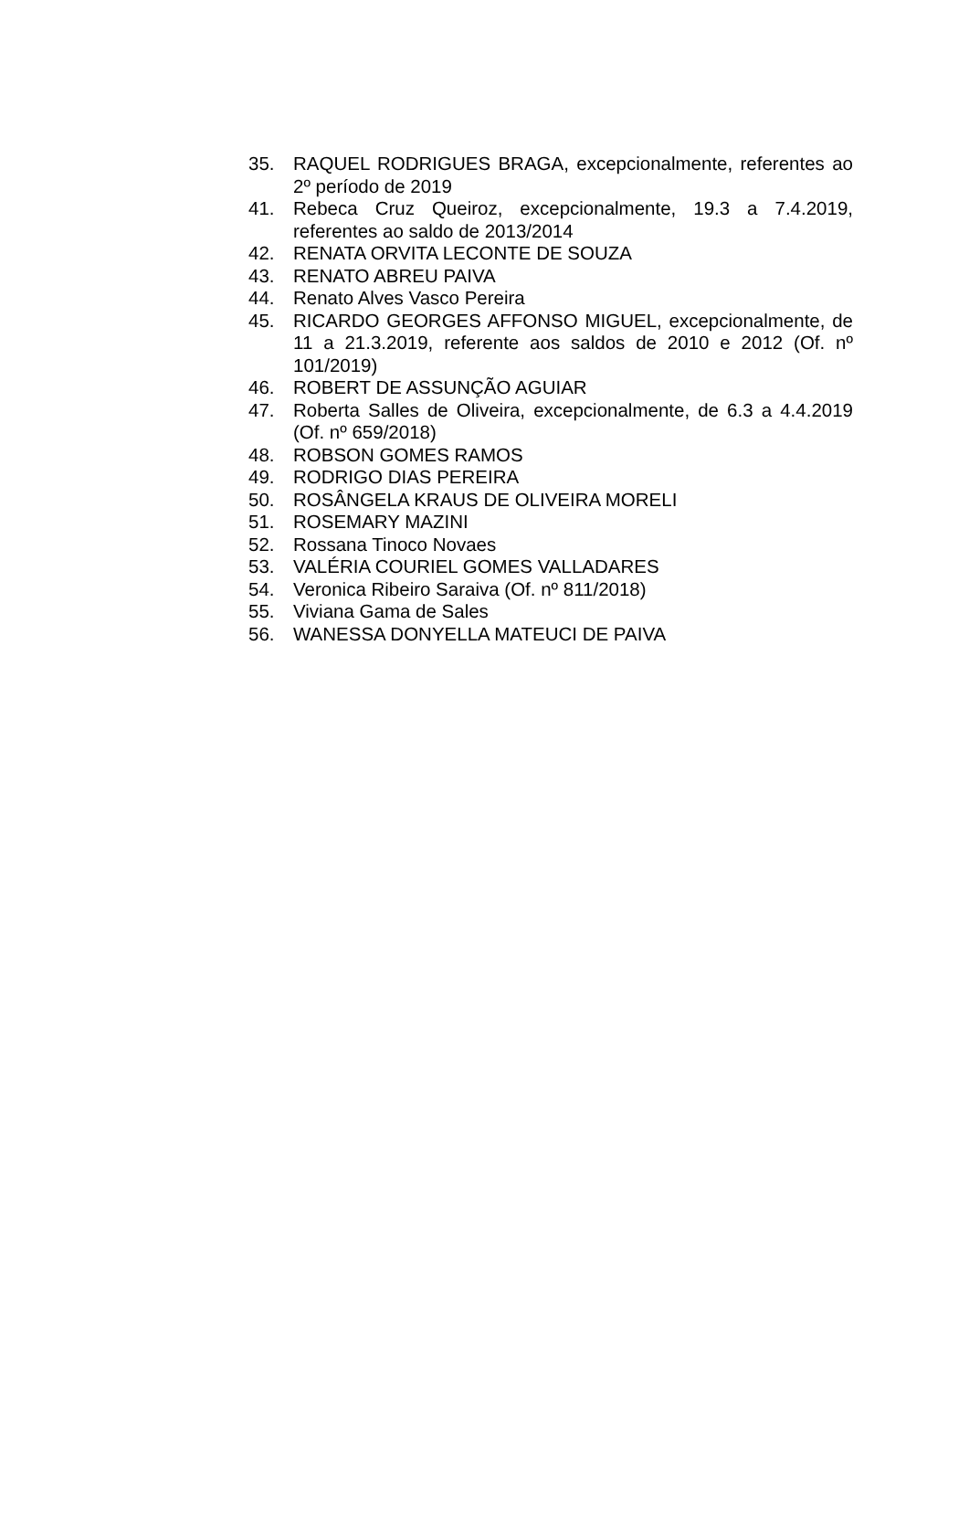35. RAQUEL RODRIGUES BRAGA, excepcionalmente, referentes ao 2º período de 2019
41. Rebeca Cruz Queiroz, excepcionalmente, 19.3 a 7.4.2019, referentes ao saldo de 2013/2014
42. RENATA ORVITA LECONTE DE SOUZA
43. RENATO ABREU PAIVA
44. Renato Alves Vasco Pereira
45. RICARDO GEORGES AFFONSO MIGUEL, excepcionalmente, de 11 a 21.3.2019, referente aos saldos de 2010 e 2012 (Of. nº 101/2019)
46. ROBERT DE ASSUNÇÃO AGUIAR
47. Roberta Salles de Oliveira, excepcionalmente, de 6.3 a 4.4.2019 (Of. nº 659/2018)
48. ROBSON GOMES RAMOS
49. RODRIGO DIAS PEREIRA
50. ROSÂNGELA KRAUS DE OLIVEIRA MORELI
51. ROSEMARY MAZINI
52. Rossana Tinoco Novaes
53. VALÉRIA COURIEL GOMES VALLADARES
54. Veronica Ribeiro Saraiva (Of. nº 811/2018)
55. Viviana Gama de Sales
56. WANESSA DONYELLA MATEUCI DE PAIVA